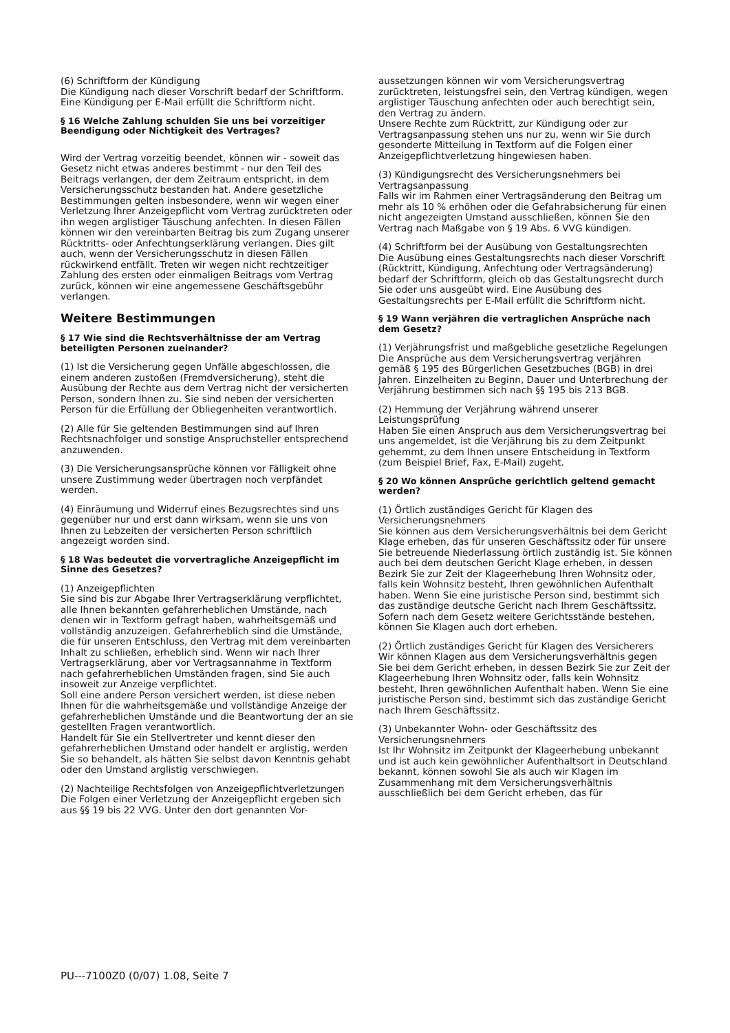(6) Schriftform der Kündigung
Die Kündigung nach dieser Vorschrift bedarf der Schriftform. Eine Kündigung per E-Mail erfüllt die Schriftform nicht.
§ 16 Welche Zahlung schulden Sie uns bei vorzeitiger Beendigung oder Nichtigkeit des Vertrages?
Wird der Vertrag vorzeitig beendet, können wir - soweit das Gesetz nicht etwas anderes bestimmt - nur den Teil des Beitrags verlangen, der dem Zeitraum entspricht, in dem Versicherungsschutz bestanden hat. Andere gesetzliche Bestimmungen gelten insbesondere, wenn wir wegen einer Verletzung Ihrer Anzeigepflicht vom Vertrag zurücktreten oder ihn wegen arglistiger Täuschung anfechten. In diesen Fällen können wir den vereinbarten Beitrag bis zum Zugang unserer Rücktritts- oder Anfechtungserklärung verlangen. Dies gilt auch, wenn der Versicherungsschutz in diesen Fällen rückwirkend entfällt. Treten wir wegen nicht rechtzeitiger Zahlung des ersten oder einmaligen Beitrags vom Vertrag zurück, können wir eine angemessene Geschäftsgebühr verlangen.
Weitere Bestimmungen
§ 17 Wie sind die Rechtsverhältnisse der am Vertrag beteiligten Personen zueinander?
(1) Ist die Versicherung gegen Unfälle abgeschlossen, die einem anderen zustoßen (Fremdversicherung), steht die Ausübung der Rechte aus dem Vertrag nicht der versicherten Person, sondern Ihnen zu. Sie sind neben der versicherten Person für die Erfüllung der Obliegenheiten verantwortlich.
(2) Alle für Sie geltenden Bestimmungen sind auf Ihren Rechtsnachfolger und sonstige Anspruchsteller entsprechend anzuwenden.
(3) Die Versicherungsansprüche können vor Fälligkeit ohne unsere Zustimmung weder übertragen noch verpfändet werden.
(4) Einräumung und Widerruf eines Bezugsrechtes sind uns gegenüber nur und erst dann wirksam, wenn sie uns von Ihnen zu Lebzeiten der versicherten Person schriftlich angezeigt worden sind.
§ 18 Was bedeutet die vorvertragliche Anzeigepflicht im Sinne des Gesetzes?
(1) Anzeigepflichten
Sie sind bis zur Abgabe Ihrer Vertragserklärung verpflichtet, alle Ihnen bekannten gefahrerheblichen Umstände, nach denen wir in Textform gefragt haben, wahrheitsgemäß und vollständig anzuzeigen. Gefahrerheblich sind die Umstände, die für unseren Entschluss, den Vertrag mit dem vereinbarten Inhalt zu schließen, erheblich sind. Wenn wir nach Ihrer Vertragserklärung, aber vor Vertragsannahme in Textform nach gefahrerheblichen Umständen fragen, sind Sie auch insoweit zur Anzeige verpflichtet.
Soll eine andere Person versichert werden, ist diese neben Ihnen für die wahrheitsgemäße und vollständige Anzeige der gefahrerheblichen Umstände und die Beantwortung der an sie gestellten Fragen verantwortlich.
Handelt für Sie ein Stellvertreter und kennt dieser den gefahrerheblichen Umstand oder handelt er arglistig, werden Sie so behandelt, als hätten Sie selbst davon Kenntnis gehabt oder den Umstand arglistig verschwiegen.
(2) Nachteilige Rechtsfolgen von Anzeigepflichtverletzungen
Die Folgen einer Verletzung der Anzeigepflicht ergeben sich aus §§ 19 bis 22 VVG. Unter den dort genannten Vor-
aussetzungen können wir vom Versicherungsvertrag zurücktreten, leistungsfrei sein, den Vertrag kündigen, wegen arglistiger Täuschung anfechten oder auch berechtigt sein, den Vertrag zu ändern.
Unsere Rechte zum Rücktritt, zur Kündigung oder zur Vertragsanpassung stehen uns nur zu, wenn wir Sie durch gesonderte Mitteilung in Textform auf die Folgen einer Anzeigepflichtverletzung hingewiesen haben.
(3) Kündigungsrecht des Versicherungsnehmers bei Vertragsanpassung
Falls wir im Rahmen einer Vertragsänderung den Beitrag um mehr als 10 % erhöhen oder die Gefahrabsicherung für einen nicht angezeigten Umstand ausschließen, können Sie den Vertrag nach Maßgabe von § 19 Abs. 6 VVG kündigen.
(4) Schriftform bei der Ausübung von Gestaltungsrechten
Die Ausübung eines Gestaltungsrechts nach dieser Vorschrift (Rücktritt, Kündigung, Anfechtung oder Vertragsänderung) bedarf der Schriftform, gleich ob das Gestaltungsrecht durch Sie oder uns ausgeübt wird. Eine Ausübung des Gestaltungsrechts per E-Mail erfüllt die Schriftform nicht.
§ 19 Wann verjähren die vertraglichen Ansprüche nach dem Gesetz?
(1) Verjährungsfrist und maßgebliche gesetzliche Regelungen
Die Ansprüche aus dem Versicherungsvertrag verjähren gemäß § 195 des Bürgerlichen Gesetzbuches (BGB) in drei Jahren. Einzelheiten zu Beginn, Dauer und Unterbrechung der Verjährung bestimmen sich nach §§ 195 bis 213 BGB.
(2) Hemmung der Verjährung während unserer Leistungsprüfung
Haben Sie einen Anspruch aus dem Versicherungsvertrag bei uns angemeldet, ist die Verjährung bis zu dem Zeitpunkt gehemmt, zu dem Ihnen unsere Entscheidung in Textform (zum Beispiel Brief, Fax, E-Mail) zugeht.
§ 20 Wo können Ansprüche gerichtlich geltend gemacht werden?
(1) Örtlich zuständiges Gericht für Klagen des Versicherungsnehmers
Sie können aus dem Versicherungsverhältnis bei dem Gericht Klage erheben, das für unseren Geschäftssitz oder für unsere Sie betreuende Niederlassung örtlich zuständig ist. Sie können auch bei dem deutschen Gericht Klage erheben, in dessen Bezirk Sie zur Zeit der Klageerhebung Ihren Wohnsitz oder, falls kein Wohnsitz besteht, Ihren gewöhnlichen Aufenthalt haben. Wenn Sie eine juristische Person sind, bestimmt sich das zuständige deutsche Gericht nach Ihrem Geschäftssitz.
Sofern nach dem Gesetz weitere Gerichtsstände bestehen, können Sie Klagen auch dort erheben.
(2) Örtlich zuständiges Gericht für Klagen des Versicherers
Wir können Klagen aus dem Versicherungsverhältnis gegen Sie bei dem Gericht erheben, in dessen Bezirk Sie zur Zeit der Klageerhebung Ihren Wohnsitz oder, falls kein Wohnsitz besteht, Ihren gewöhnlichen Aufenthalt haben. Wenn Sie eine juristische Person sind, bestimmt sich das zuständige Gericht nach Ihrem Geschäftssitz.
(3) Unbekannter Wohn- oder Geschäftssitz des Versicherungsnehmers
Ist Ihr Wohnsitz im Zeitpunkt der Klageerhebung unbekannt und ist auch kein gewöhnlicher Aufenthaltsort in Deutschland bekannt, können sowohl Sie als auch wir Klagen im Zusammenhang mit dem Versicherungsverhältnis ausschließlich bei dem Gericht erheben, das für
PU---7100Z0 (0/07) 1.08, Seite 7